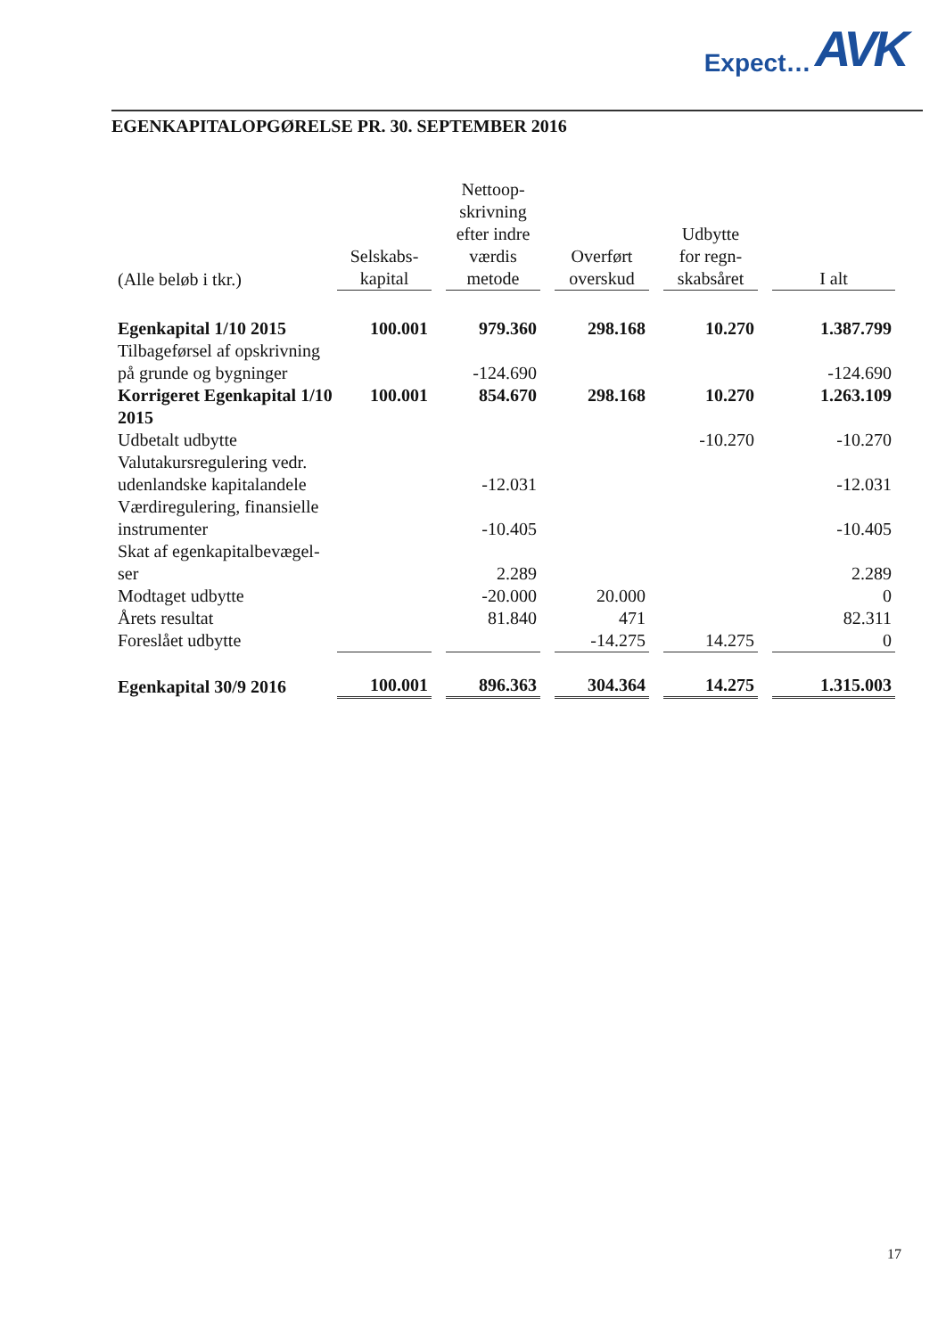Expect… AVK
EGENKAPITALOPGØRELSE PR. 30. SEPTEMBER 2016
| (Alle beløb i tkr.) | Selskabs- kapital | | Nettoop- skrivning efter indre værdis metode | | Overført overskud | | Udbytte for regn- skabsåret | | I alt |
| --- | --- | --- | --- | --- | --- | --- | --- | --- | --- |
| Egenkapital 1/10 2015 | 100.001 | | 979.360 | | 298.168 | | 10.270 | | 1.387.799 |
| Tilbageførsel af opskrivning på grunde og bygninger | | | -124.690 | | | | | | -124.690 |
| Korrigeret Egenkapital 1/10 2015 | 100.001 | | 854.670 | | 298.168 | | 10.270 | | 1.263.109 |
| Udbetalt udbytte | | | | | | | -10.270 | | -10.270 |
| Valutakursregulering vedr. udenlandske kapitalandele | | | -12.031 | | | | | | -12.031 |
| Værdiregulering, finansielle instrumenter | | | -10.405 | | | | | | -10.405 |
| Skat af egenkapitalbevægel- ser | | | 2.289 | | | | | | 2.289 |
| Modtaget udbytte | | | -20.000 | | 20.000 | | | | 0 |
| Årets resultat | | | 81.840 | | 471 | | | | 82.311 |
| Foreslået udbytte | | | | | -14.275 | | 14.275 | | 0 |
| Egenkapital 30/9 2016 | 100.001 | | 896.363 | | 304.364 | | 14.275 | | 1.315.003 |
17